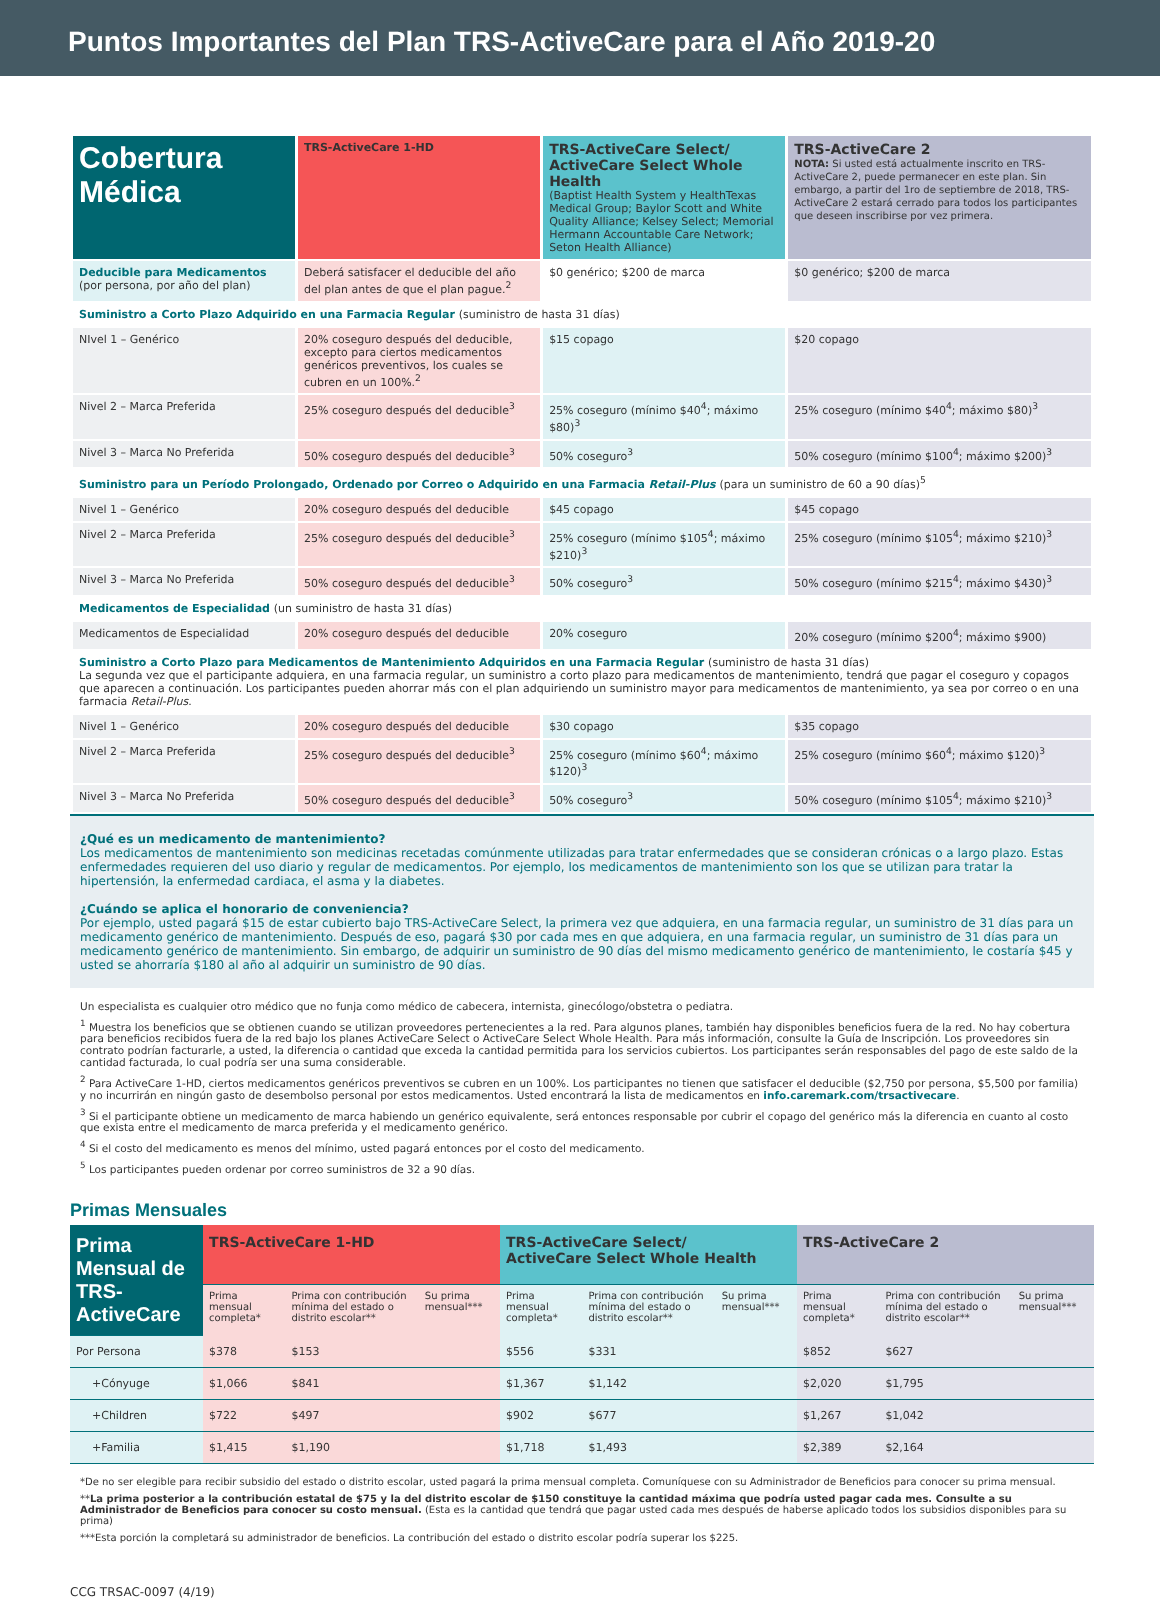Puntos Importantes del Plan TRS-ActiveCare para el Año 2019-20
| Cobertura Médica | TRS-ActiveCare 1-HD | TRS-ActiveCare Select/ ActiveCare Select Whole Health (Baptist Health System y HealthTexas Medical Group; Baylor Scott and White Quality Alliance; Kelsey Select; Memorial Hermann Accountable Care Network; Seton Health Alliance) | TRS-ActiveCare 2 NOTA: Si usted está actualmente inscrito en TRS-ActiveCare 2, puede permanecer en este plan. Sin embargo, a partir del 1ro de septiembre de 2018, TRS-ActiveCare 2 estará cerrado para todos los participantes que deseen inscribirse por vez primera. |
| Deducible para Medicamentos (por persona, por año del plan) | Deberá satisfacer el deducible del año del plan antes de que el plan pague.<sup>2</sup> | $0 genérico; $200 de marca | $0 genérico; $200 de marca |
| Suministro a Corto Plazo Adquirido en una Farmacia Regular (suministro de hasta 31 días) | | | |
| NIvel 1 – Genérico | 20% coseguro después del deducible, excepto para ciertos medicamentos genéricos preventivos, los cuales se cubren en un 100%.<sup>2</sup> | $15 copago | $20 copago |
| Nivel 2 – Marca Preferida | 25% coseguro después del deducible<sup>3</sup> | 25% coseguro (mínimo $40<sup>4</sup>; máximo $80)<sup>3</sup> | 25% coseguro (mínimo $40<sup>4</sup>; máximo $80)<sup>3</sup> |
| Nivel 3 – Marca No Preferida | 50% coseguro después del deducible<sup>3</sup> | 50% coseguro<sup>3</sup> | 50% coseguro (mínimo $100<sup>4</sup>; máximo $200)<sup>3</sup> |
| Suministro para un Período Prolongado, Ordenado por Correo o Adquirido en una Farmacia Retail-Plus (para un suministro de 60 a 90 días)<sup>5</sup> | | | |
| Nivel 1 – Genérico | 20% coseguro después del deducible | $45 copago | $45 copago |
| Nivel 2 – Marca Preferida | 25% coseguro después del deducible<sup>3</sup> | 25% coseguro (mínimo $105<sup>4</sup>; máximo $210)<sup>3</sup> | 25% coseguro (mínimo $105<sup>4</sup>; máximo $210)<sup>3</sup> |
| Nivel 3 – Marca No Preferida | 50% coseguro después del deducible<sup>3</sup> | 50% coseguro<sup>3</sup> | 50% coseguro (mínimo $215<sup>4</sup>; máximo $430)<sup>3</sup> |
| Medicamentos de Especialidad (un suministro de hasta 31 días) | | | |
| Medicamentos de Especialidad | 20% coseguro después del deducible | 20% coseguro | 20% coseguro (mínimo $200<sup>4</sup>; máximo $900) |
| Suministro a Corto Plazo para Medicamentos de Mantenimiento Adquiridos en una Farmacia Regular (suministro de hasta 31 días) La segunda vez que el participante adquiera, en una farmacia regular, un suministro a corto plazo para medicamentos de mantenimiento, tendrá que pagar el coseguro y copagos que aparecen a continuación. Los participantes pueden ahorrar más con el plan adquiriendo un suministro mayor para medicamentos de mantenimiento, ya sea por correo o en una farmacia Retail-Plus . | | | |
| Nivel 1 – Genérico | 20% coseguro después del deducible | $30 copago | $35 copago |
| Nivel 2 – Marca Preferida | 25% coseguro después del deducible<sup>3</sup> | 25% coseguro (mínimo $60<sup>4</sup>; máximo $120)<sup>3</sup> | 25% coseguro (mínimo $60<sup>4</sup>; máximo $120)<sup>3</sup> |
| Nivel 3 – Marca No Preferida | 50% coseguro después del deducible<sup>3</sup> | 50% coseguro<sup>3</sup> | 50% coseguro (mínimo $105<sup>4</sup>; máximo $210)<sup>3</sup> |
¿Qué es un medicamento de mantenimiento?
Los medicamentos de mantenimiento son medicinas recetadas comúnmente utilizadas para tratar enfermedades que se consideran crónicas o a largo plazo. Estas enfermedades requieren del uso diario y regular de medicamentos. Por ejemplo, los medicamentos de mantenimiento son los que se utilizan para tratar la hipertensión, la enfermedad cardiaca, el asma y la diabetes.
¿Cuándo se aplica el honorario de conveniencia?
Por ejemplo, usted pagará $15 de estar cubierto bajo TRS-ActiveCare Select, la primera vez que adquiera, en una farmacia regular, un suministro de 31 días para un medicamento genérico de mantenimiento. Después de eso, pagará $30 por cada mes en que adquiera, en una farmacia regular, un suministro de 31 días para un medicamento genérico de mantenimiento. Sin embargo, de adquirir un suministro de 90 días del mismo medicamento genérico de mantenimiento, le costaría $45 y usted se ahorraría $180 al año al adquirir un suministro de 90 días.
Un especialista es cualquier otro médico que no funja como médico de cabecera, internista, ginecólogo/obstetra o pediatra.
<sup>1</sup> Muestra los beneficios que se obtienen cuando se utilizan proveedores pertenecientes a la red. Para algunos planes, también hay disponibles beneficios fuera de la red. No hay cobertura para beneficios recibidos fuera de la red bajo los planes ActiveCare Select o ActiveCare Select Whole Health. Para más información, consulte la Guía de Inscripción. Los proveedores sin contrato podrían facturarle, a usted, la diferencia o cantidad que exceda la cantidad permitida para los servicios cubiertos. Los participantes serán responsables del pago de este saldo de la cantidad facturada, lo cual podría ser una suma considerable.
<sup>2</sup> Para ActiveCare 1-HD, ciertos medicamentos genéricos preventivos se cubren en un 100%. Los participantes no tienen que satisfacer el deducible ($2,750 por persona, $5,500 por familia) y no incurrirán en ningún gasto de desembolso personal por estos medicamentos. Usted encontrará la lista de medicamentos en info.caremark.com/trsactivecare.
<sup>3</sup> Si el participante obtiene un medicamento de marca habiendo un genérico equivalente, será entonces responsable por cubrir el copago del genérico más la diferencia en cuanto al costo que exista entre el medicamento de marca preferida y el medicamento genérico.
<sup>4</sup> Si el costo del medicamento es menos del mínimo, usted pagará entonces por el costo del medicamento.
<sup>5</sup> Los participantes pueden ordenar por correo suministros de 32 a 90 días.
Primas Mensuales
| Prima Mensual de TRS-ActiveCare | TRS-ActiveCare 1-HD | | | TRS-ActiveCare Select/ ActiveCare Select Whole Health | | | TRS-ActiveCare 2 | | |
| | Prima mensual completa* | Prima con contribución mínima del estado o distrito escolar** | Su prima mensual*** | Prima mensual completa* | Prima con contribución mínima del estado o distrito escolar** | Su prima mensual*** | Prima mensual completa* | Prima con contribución mínima del estado o distrito escolar** | Su prima mensual*** |
| Por Persona | $378 | $153 | | $556 | $331 | | $852 | $627 | |
| +Cónyuge | $1,066 | $841 | | $1,367 | $1,142 | | $2,020 | $1,795 | |
| +Children | $722 | $497 | | $902 | $677 | | $1,267 | $1,042 | |
| +Familia | $1,415 | $1,190 | | $1,718 | $1,493 | | $2,389 | $2,164 | |
*De no ser elegible para recibir subsidio del estado o distrito escolar, usted pagará la prima mensual completa. Comuníquese con su Administrador de Beneficios para conocer su prima mensual.
**La prima posterior a la contribución estatal de $75 y la del distrito escolar de $150 constituye la cantidad máxima que podría usted pagar cada mes. Consulte a su Administrador de Beneficios para conocer su costo mensual. (Esta es la cantidad que tendrá que pagar usted cada mes después de haberse aplicado todos los subsidios disponibles para su prima)
***Esta porción la completará su administrador de beneficios. La contribución del estado o distrito escolar podría superar los $225.
CCG TRSAC-0097 (4/19)